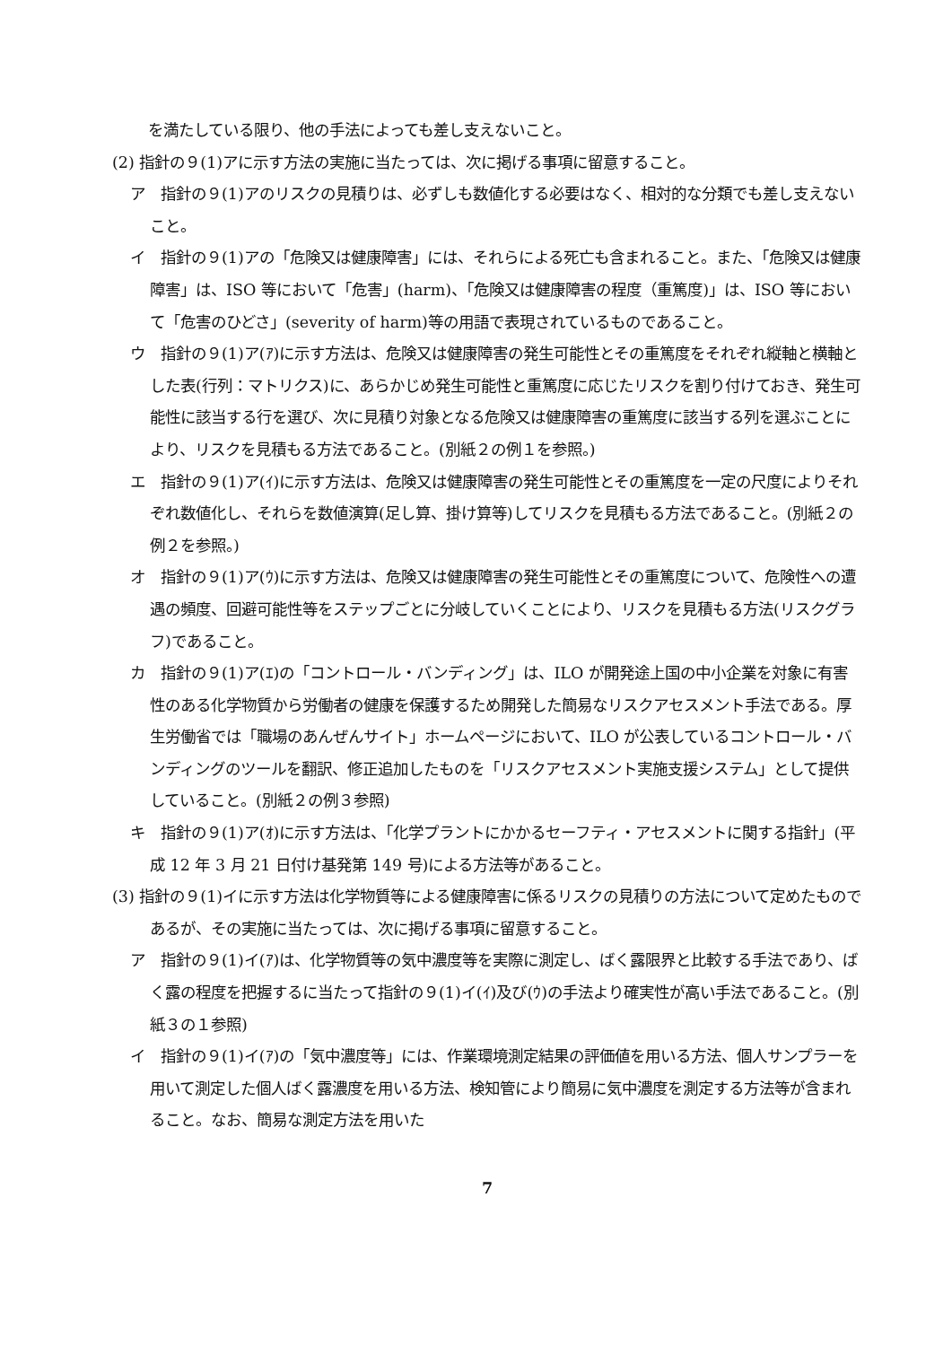を満たしている限り、他の手法によっても差し支えないこと。
(2) 指針の９(1)アに示す方法の実施に当たっては、次に掲げる事項に留意すること。
ア　指針の９(1)アのリスクの見積りは、必ずしも数値化する必要はなく、相対的な分類でも差し支えないこと。
イ　指針の９(1)アの「危険又は健康障害」には、それらによる死亡も含まれること。また、「危険又は健康障害」は、ISO 等において「危害」(harm)、「危険又は健康障害の程度（重篤度)」は、ISO 等において「危害のひどさ」(severity of harm)等の用語で表現されているものであること。
ウ　指針の９(1)ア(ｱ)に示す方法は、危険又は健康障害の発生可能性とその重篤度をそれぞれ縦軸と横軸とした表(行列：マトリクス)に、あらかじめ発生可能性と重篤度に応じたリスクを割り付けておき、発生可能性に該当する行を選び、次に見積り対象となる危険又は健康障害の重篤度に該当する列を選ぶことにより、リスクを見積もる方法であること。(別紙２の例１を参照。)
エ　指針の９(1)ア(ｲ)に示す方法は、危険又は健康障害の発生可能性とその重篤度を一定の尺度によりそれぞれ数値化し、それらを数値演算(足し算、掛け算等)してリスクを見積もる方法であること。(別紙２の例２を参照。)
オ　指針の９(1)ア(ｳ)に示す方法は、危険又は健康障害の発生可能性とその重篤度について、危険性への遭遇の頻度、回避可能性等をステップごとに分岐していくことにより、リスクを見積もる方法(リスクグラフ)であること。
カ　指針の９(1)ア(ｴ)の「コントロール・バンディング」は、ILO が開発途上国の中小企業を対象に有害性のある化学物質から労働者の健康を保護するため開発した簡易なリスクアセスメント手法である。厚生労働省では「職場のあんぜんサイト」ホームページにおいて、ILO が公表しているコントロール・バンディングのツールを翻訳、修正追加したものを「リスクアセスメント実施支援システム」として提供していること。(別紙２の例３参照)
キ　指針の９(1)ア(ｵ)に示す方法は、「化学プラントにかかるセーフティ・アセスメントに関する指針」(平成 12 年 3 月 21 日付け基発第 149 号)による方法等があること。
(3) 指針の９(1)イに示す方法は化学物質等による健康障害に係るリスクの見積りの方法について定めたものであるが、その実施に当たっては、次に掲げる事項に留意すること。
ア　指針の９(1)イ(ｱ)は、化学物質等の気中濃度等を実際に測定し、ばく露限界と比較する手法であり、ばく露の程度を把握するに当たって指針の９(1)イ(ｲ)及び(ｳ)の手法より確実性が高い手法であること。(別紙３の１参照)
イ　指針の９(1)イ(ｱ)の「気中濃度等」には、作業環境測定結果の評価値を用いる方法、個人サンプラーを用いて測定した個人ばく露濃度を用いる方法、検知管により簡易に気中濃度を測定する方法等が含まれること。なお、簡易な測定方法を用いた
7